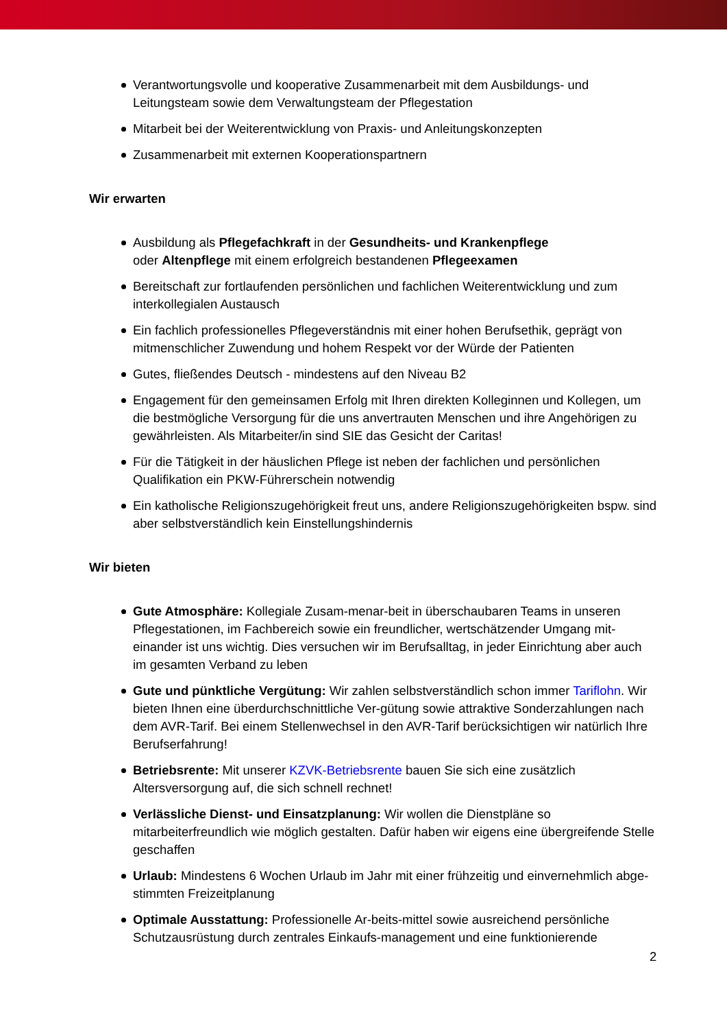Verantwortungsvolle und kooperative Zusammenarbeit mit dem Ausbildungs- und Leitungsteam sowie dem Verwaltungsteam der Pflegestation
Mitarbeit bei der Weiterentwicklung von Praxis- und Anleitungskonzepten
Zusammenarbeit mit externen Kooperationspartnern
Wir erwarten
Ausbildung als Pflegefachkraft in der Gesundheits- und Krankenpflege
oder Altenpflege mit einem erfolgreich bestandenen Pflegeexamen
Bereitschaft zur fortlaufenden persönlichen und fachlichen Weiterentwicklung und zum interkollegialen Austausch
Ein fachlich professionelles Pflegeverständnis mit einer hohen Berufsethik, geprägt von mitmenschlicher Zuwendung und hohem Respekt vor der Würde der Patienten
Gutes, fließendes Deutsch - mindestens auf den Niveau B2
Engagement für den gemeinsamen Erfolg mit Ihren direkten Kolleginnen und Kollegen, um die bestmögliche Versorgung für die uns anvertrauten Menschen und ihre Angehörigen zu gewährleisten. Als Mitarbeiter/in sind SIE das Gesicht der Caritas!
Für die Tätigkeit in der häuslichen Pflege ist neben der fachlichen und persönlichen Qualifikation ein PKW-Führerschein notwendig
Ein katholische Religionszugehörigkeit freut uns, andere Religionszugehörigkeiten bspw. sind aber selbstverständlich kein Einstellungshindernis
Wir bieten
Gute Atmosphäre: Kollegiale Zusam-menar-beit in überschaubaren Teams in unseren Pflegestationen, im Fachbereich sowie ein freundlicher, wertschätzender Umgang mit-einander ist uns wichtig. Dies versuchen wir im Berufsalltag, in jeder Einrichtung aber auch im gesamten Verband zu leben
Gute und pünktliche Vergütung: Wir zahlen selbstverständlich schon immer Tariflohn. Wir bieten Ihnen eine überdurchschnittliche Ver-gütung sowie attraktive Sonderzahlungen nach dem AVR-Tarif. Bei einem Stellenwechsel in den AVR-Tarif berücksichtigen wir natürlich Ihre Berufserfahrung!
Betriebsrente: Mit unserer KZVK-Betriebsrente bauen Sie sich eine zusätzlich Altersversorgung auf, die sich schnell rechnet!
Verlässliche Dienst- und Einsatzplanung: Wir wollen die Dienstpläne so mitarbeiterfreundlich wie möglich gestalten. Dafür haben wir eigens eine übergreifende Stelle geschaffen
Urlaub: Mindestens 6 Wochen Urlaub im Jahr mit einer frühzeitig und einvernehmlich abge-stimmten Freizeitplanung
Optimale Ausstattung: Professionelle Ar-beits-mittel sowie ausreichend persönliche Schutzausrüstung durch zentrales Einkaufs-management und eine funktionierende
2